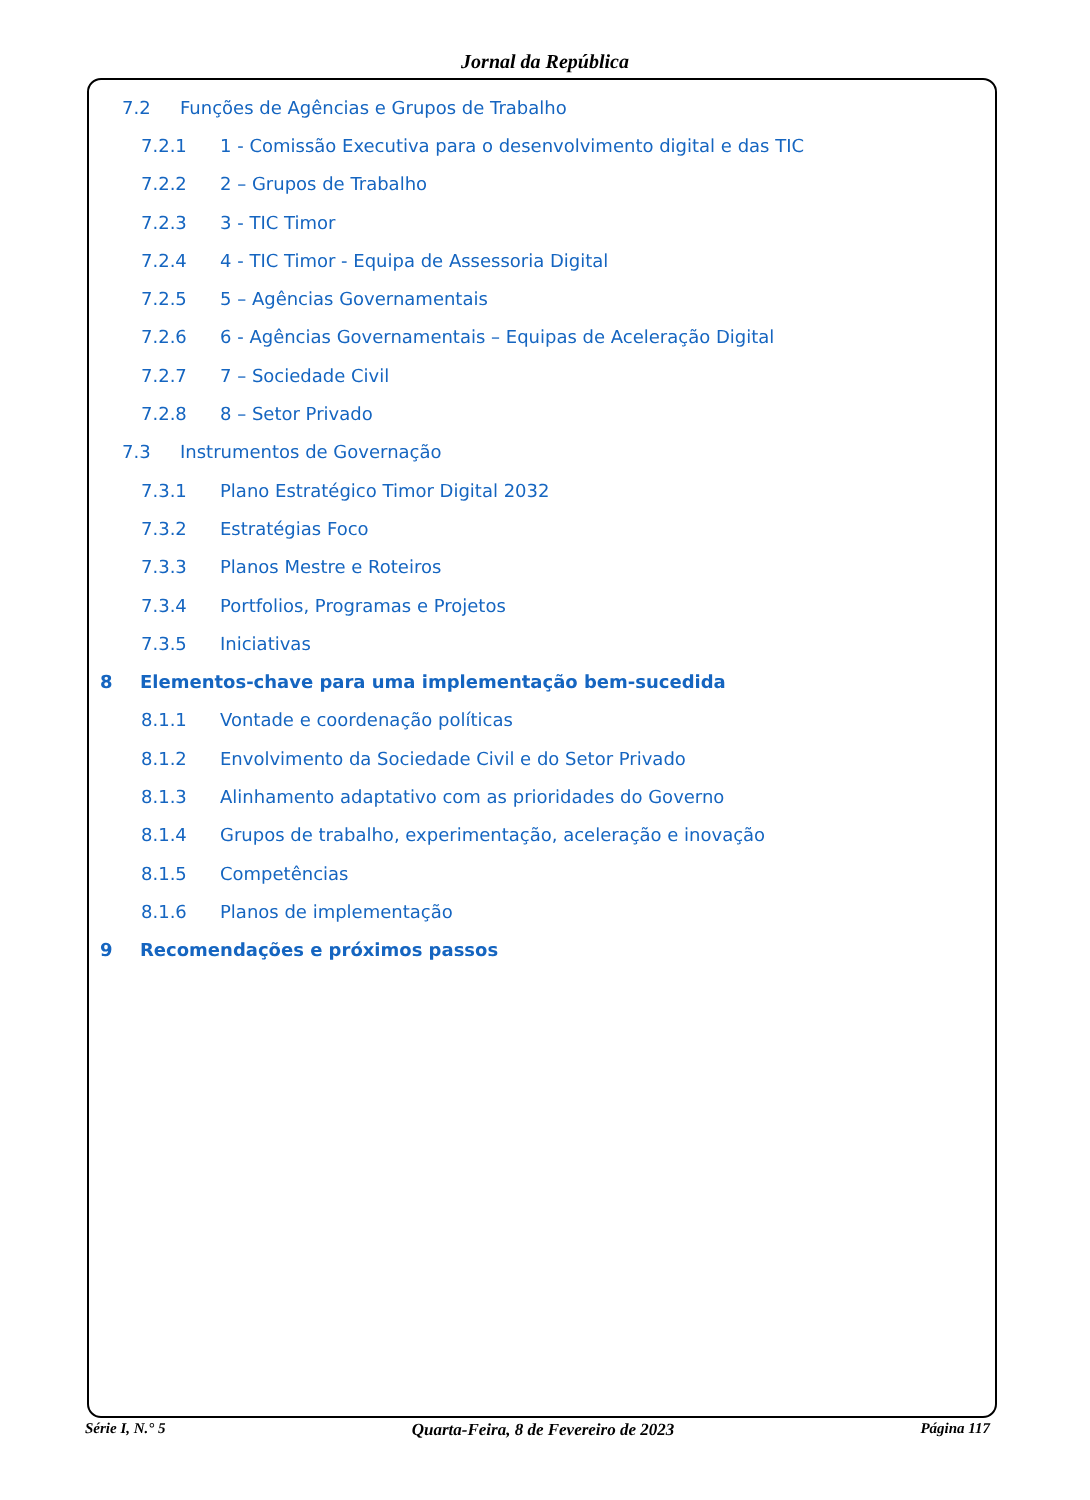Jornal da República
7.2 Funções de Agências e Grupos de Trabalho
7.2.1 1 - Comissão Executiva para o desenvolvimento digital e das TIC
7.2.2 2 – Grupos de Trabalho
7.2.3 3 - TIC Timor
7.2.4 4 - TIC Timor - Equipa de Assessoria Digital
7.2.5 5 – Agências Governamentais
7.2.6 6 - Agências Governamentais – Equipas de Aceleração Digital
7.2.7 7 – Sociedade Civil
7.2.8 8 – Setor Privado
7.3 Instrumentos de Governação
7.3.1 Plano Estratégico Timor Digital 2032
7.3.2 Estratégias Foco
7.3.3 Planos Mestre e Roteiros
7.3.4 Portfolios, Programas e Projetos
7.3.5 Iniciativas
8 Elementos-chave para uma implementação bem-sucedida
8.1.1 Vontade e coordenação políticas
8.1.2 Envolvimento da Sociedade Civil e do Setor Privado
8.1.3 Alinhamento adaptativo com as prioridades do Governo
8.1.4 Grupos de trabalho, experimentação, aceleração e inovação
8.1.5 Competências
8.1.6 Planos de implementação
9 Recomendações e próximos passos
Série I, N.° 5 Quarta-Feira, 8 de Fevereiro de 2023 Página 117